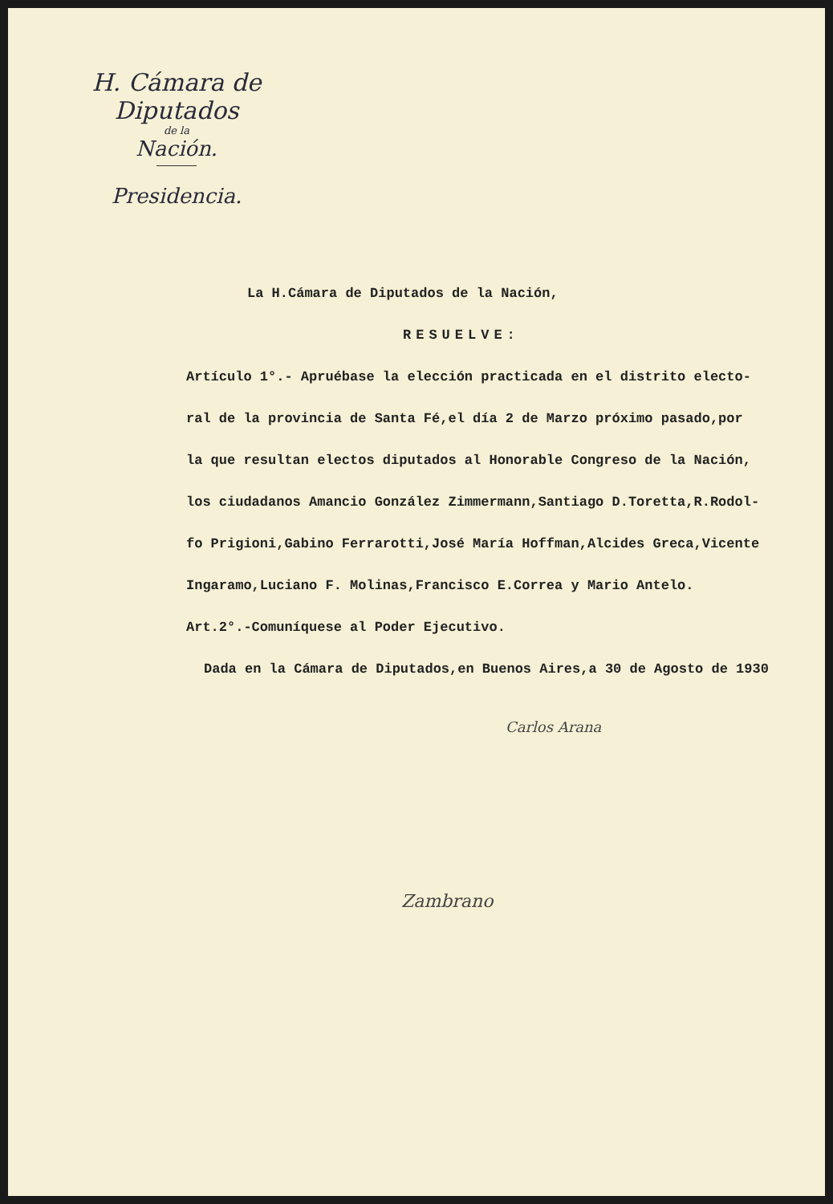H. Cámara de Diputados
de la
Nación.
Presidencia.
La H.Cámara de Diputados de la Nación,
RESUELVE:
Artículo 1°.- Apruébase la elección practicada en el distrito electo-
ral de la provincia de Santa Fé,el día 2 de Marzo próximo pasado,por
la que resultan electos diputados al Honorable Congreso de la Nación,
los ciudadanos Amancio González Zimmermann,Santiago D.Toretta,R.Rodol-
fo Prigioni,Gabino Ferrarotti,José María Hoffman,Alcides Greca,Vicente
Ingaramo,Luciano F. Molinas,Francisco E.Correa y Mario Antelo.
Art.2°.-Comuníquese al Poder Ejecutivo.
Dada en la Cámara de Diputados,en Buenos Aires,a 30 de Agosto de 1930
Carlos Arana
Zambrano